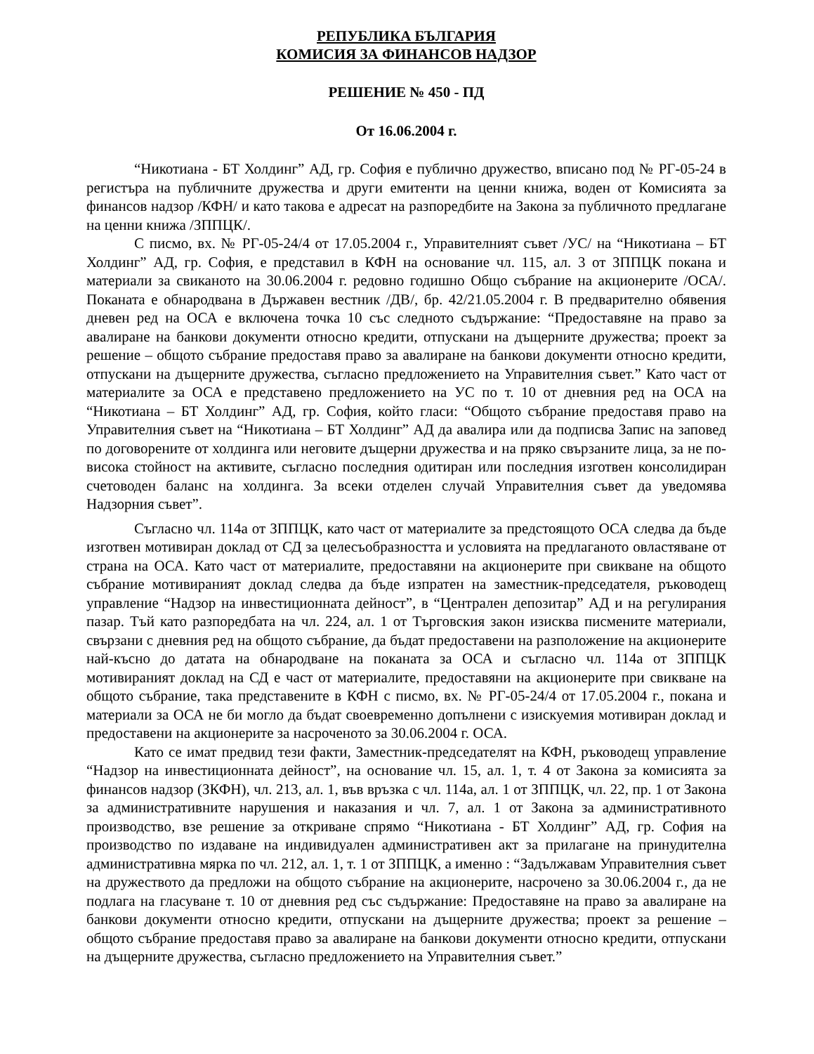РЕПУБЛИКА БЪЛГАРИЯ
КОМИСИЯ ЗА ФИНАНСОВ НАДЗОР
РЕШЕНИЕ № 450 - ПД
От 16.06.2004 г.
“Никотиана - БТ Холдинг” АД, гр. София е публично дружество, вписано под № РГ-05-24 в регистъра на публичните дружества и други емитенти на ценни книжа, воден от Комисията за финансов надзор /КФН/ и като такова е адресат на разпоредбите на Закона за публичното предлагане на ценни книжа /ЗППЦК/.
С писмо, вх. № РГ-05-24/4 от 17.05.2004 г., Управителният съвет /УС/ на “Никотиана – БТ Холдинг” АД, гр. София, е представил в КФН на основание чл. 115, ал. 3 от ЗППЦК покана и материали за свиканото на 30.06.2004 г. редовно годишно Общо събрание на акционерите /ОСА/. Поканата е обнародвана в Държавен вестник /ДВ/, бр. 42/21.05.2004 г. В предварително обявения дневен ред на ОСА е включена точка 10 със следното съдържание: “Предоставяне на право за авалиране на банкови документи относно кредити, отпускани на дъщерните дружества; проект за решение – общото събрание предоставя право за авалиране на банкови документи относно кредити, отпускани на дъщерните дружества, съгласно предложението на Управителния съвет.” Като част от материалите за ОСА е представено предложението на УС по т. 10 от дневния ред на ОСА на “Никотиана – БТ Холдинг” АД, гр. София, който гласи: “Общото събрание предоставя право на Управителния съвет на “Никотиана – БТ Холдинг” АД да авалира или да подписва Запис на заповед по договорените от холдинга или неговите дъщерни дружества и на пряко свързаните лица, за не по-висока стойност на активите, съгласно последния одитиран или последния изготвен консолидиран счетоводен баланс на холдинга. За всеки отделен случай Управителния съвет да уведомява Надзорния съвет”.
Съгласно чл. 114а от ЗППЦК, като част от материалите за предстоящото ОСА следва да бъде изготвен мотивиран доклад от СД за целесъобразността и условията на предлаганото овластяване от страна на ОСА. Като част от материалите, предоставяни на акционерите при свикване на общото събрание мотивираният доклад следва да бъде изпратен на заместник-председателя, ръководещ управление “Надзор на инвестиционната дейност”, в “Централен депозитар” АД и на регулирания пазар. Тъй като разпоредбата на чл. 224, ал. 1 от Търговския закон изисква писмените материали, свързани с дневния ред на общото събрание, да бъдат предоставени на разположение на акционерите най-късно до датата на обнародване на поканата за ОСА и съгласно чл. 114а от ЗППЦК мотивираният доклад на СД е част от материалите, предоставяни на акционерите при свикване на общото събрание, така представените в КФН с писмо, вх. № РГ-05-24/4 от 17.05.2004 г., покана и материали за ОСА не би могло да бъдат своевременно допълнени с изискуемия мотивиран доклад и предоставени на акционерите за насроченото за 30.06.2004 г. ОСА.
Като се имат предвид тези факти, Заместник-председателят на КФН, ръководещ управление “Надзор на инвестиционната дейност”, на основание чл. 15, ал. 1, т. 4 от Закона за комисията за финансов надзор (ЗКФН), чл. 213, ал. 1, във връзка с чл. 114а, ал. 1 от ЗППЦК, чл. 22, пр. 1 от Закона за административните нарушения и наказания и чл. 7, ал. 1 от Закона за административното производство, взе решение за откриване спрямо “Никотиана - БТ Холдинг” АД, гр. София на производство по издаване на индивидуален административен акт за прилагане на принудителна административна мярка по чл. 212, ал. 1, т. 1 от ЗППЦК, а именно : “Задължавам Управителния съвет на дружеството да предложи на общото събрание на акционерите, насрочено за 30.06.2004 г., да не подлага на гласуване т. 10 от дневния ред със съдържание: Предоставяне на право за авалиране на банкови документи относно кредити, отпускани на дъщерните дружества; проект за решение – общото събрание предоставя право за авалиране на банкови документи относно кредити, отпускани на дъщерните дружества, съгласно предложението на Управителния съвет.”